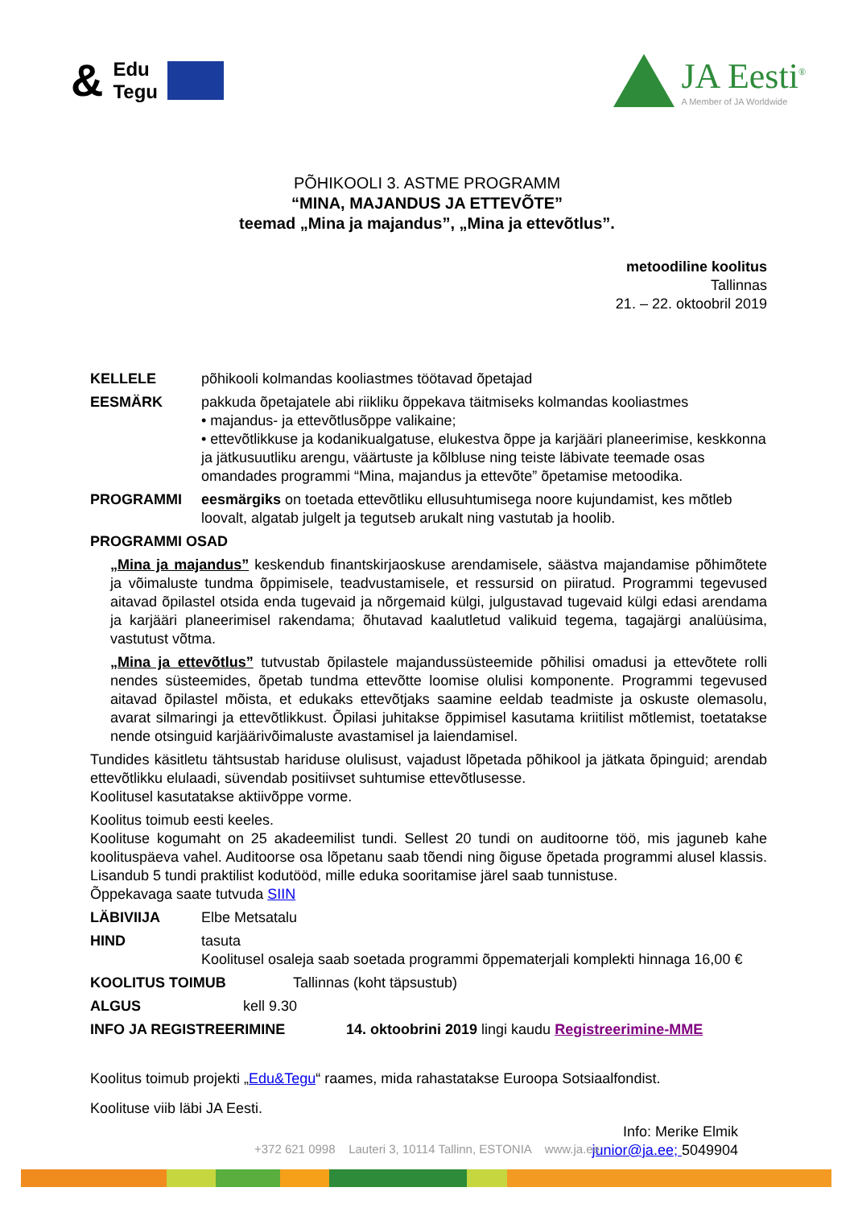& Edu
Tegu
JA Eesti<sup>®</sup>
A Member of JA Worldwide
PÕHIKOOLI 3. ASTME PROGRAMM
“MINA, MAJANDUS JA ETTEVÕTE”
teemad „Mina ja majandus”, „Mina ja ettevõtlus”.
metoodiline koolitus
Tallinnas
21. – 22. oktoobril 2019
KELLELE põhikooli kolmandas kooliastmes töötavad õpetajad
EESMÄRK pakkuda õpetajatele abi riikliku õppekava täitmiseks kolmandas kooliastmes
• majandus- ja ettevõtlusõppe valikaine;
• ettevõtlikkuse ja kodanikualgatuse, elukestva õppe ja karjääri planeerimise, keskkonna ja jätkusuutliku arengu, väärtuste ja kõlbluse ning teiste läbivate teemade osas omandades programmi “Mina, majandus ja ettevõte” õpetamise metoodika.
PROGRAMMI eesmärgiks on toetada ettevõtliku ellusuhtumisega noore kujundamist, kes mõtleb loovalt, algatab julgelt ja tegutseb arukalt ning vastutab ja hoolib.
PROGRAMMI OSAD
„Mina ja majandus” keskendub finantskirjaoskuse arendamisele, säästva majandamise põhimõtete ja võimaluste tundma õppimisele, teadvustamisele, et ressursid on piiratud. Programmi tegevused aitavad õpilastel otsida enda tugevaid ja nõrgemaid külgi, julgustavad tugevaid külgi edasi arendama ja karjääri planeerimisel rakendama; õhutavad kaalutletud valikuid tegema, tagajärgi analüüsima, vastutust võtma.
„Mina ja ettevõtlus” tutvustab õpilastele majandussüsteemide põhilisi omadusi ja ettevõtete rolli nendes süsteemides, õpetab tundma ettevõtte loomise olulisi komponente. Programmi tegevused aitavad õpilastel mõista, et edukaks ettevõtjaks saamine eeldab teadmiste ja oskuste olemasolu, avarat silmaringi ja ettevõtlikkust. Õpilasi juhitakse õppimisel kasutama kriitilist mõtlemist, toetatakse nende otsinguid karjäärivõimaluste avastamisel ja laiendamisel.
Tundides käsitletu tähtsustab hariduse olulisust, vajadust lõpetada põhikool ja jätkata õpinguid; arendab ettevõtlikku elulaadi, süvendab positiivset suhtumise ettevõtlusesse.
Koolitusel kasutatakse aktiivõppe vorme.
Koolitus toimub eesti keeles.
Koolituse kogumaht on 25 akadeemilist tundi. Sellest 20 tundi on auditoorne töö, mis jaguneb kahe koolituspäeva vahel. Auditoorse osa lõpetanu saab tõendi ning õiguse õpetada programmi alusel klassis. Lisandub 5 tundi praktilist kodutööd, mille eduka sooritamise järel saab tunnistuse.
Õppekavaga saate tutvuda SIIN
LÄBIVIIJA Elbe Metsatalu
HIND tasuta
Koolitusel osaleja saab soetada programmi õppematerjali komplekti hinnaga 16,00 €
KOOLITUS TOIMUB Tallinnas (koht täpsustub)
ALGUS kell 9.30
INFO JA REGISTREERIMINE 14. oktoobrini 2019 lingi kaudu Registreerimine-MME
Koolitus toimub projekti „Edu&Tegu“ raames, mida rahastatakse Euroopa Sotsiaalfondist.
Koolituse viib läbi JA Eesti.
Info: Merike Elmik
junior@ja.ee; 5049904
+372 621 0998 Lauteri 3, 10114 Tallinn, ESTONIA www.ja.ee